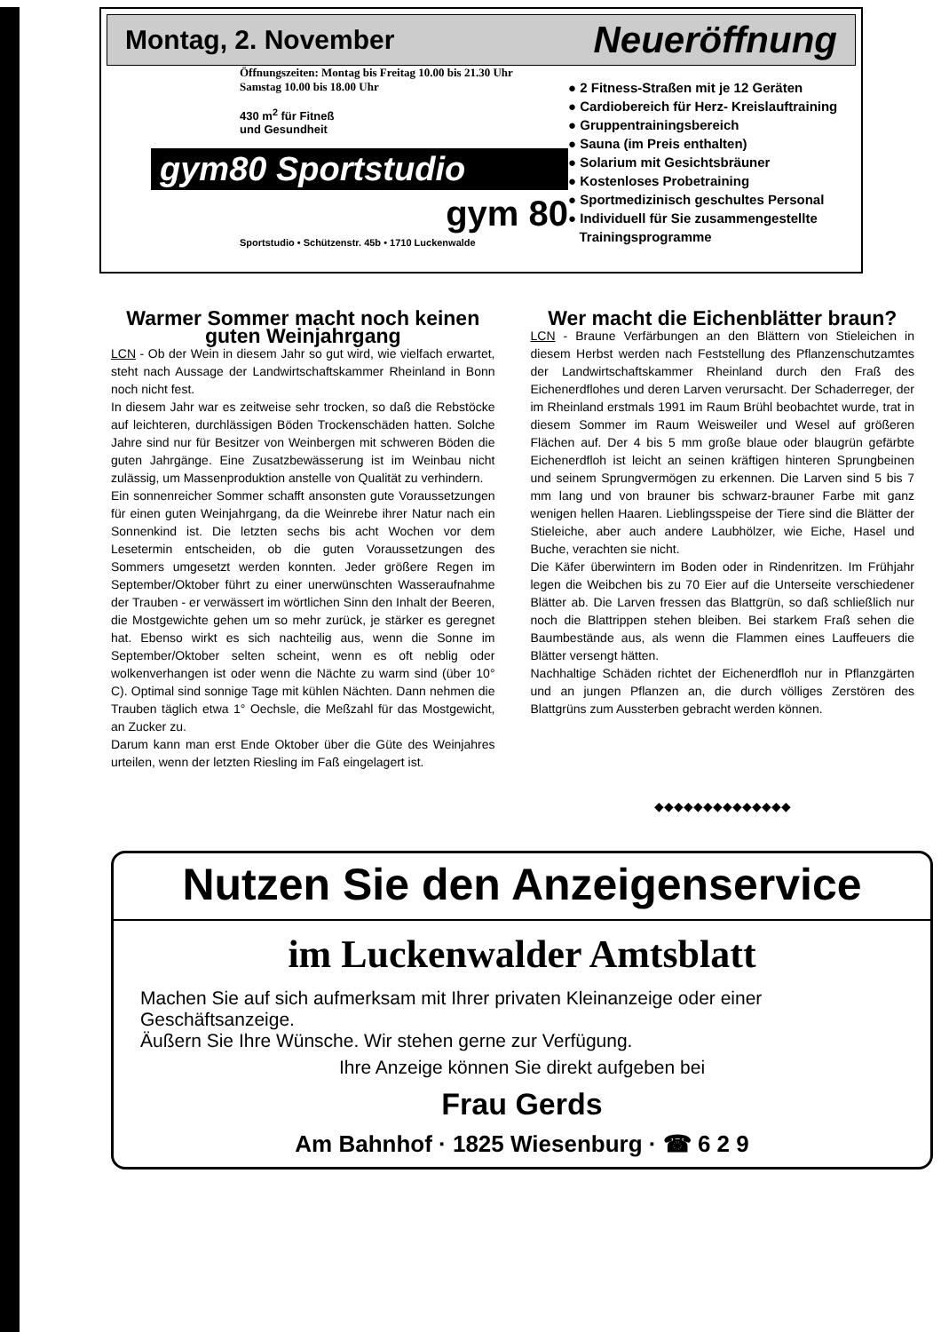Montag, 2. November Neueröffnung
Öffnungszeiten: Montag bis Freitag 10.00 bis 21.30 Uhr
Samstag 10.00 bis 18.00 Uhr
430 m<sup>2</sup> für Fitneß
und Gesundheit
gym80 Sportstudio
gym 80
Sportstudio • Schützenstr. 45b • 1710 Luckenwalde
● 2 Fitness-Straßen mit je 12 Geräten
● Cardiobereich für Herz- Kreislauftraining
● Gruppentrainingsbereich
● Sauna (im Preis enthalten)
● Solarium mit Gesichtsbräuner
● Kostenloses Probetraining
● Sportmedizinisch geschultes Personal
● Individuell für Sie zusammengestellte
Trainingsprogramme
Warmer Sommer macht noch keinen guten Weinjahrgang
LCN - Ob der Wein in diesem Jahr so gut wird, wie vielfach erwartet, steht nach Aussage der Landwirtschaftskammer Rheinland in Bonn noch nicht fest.
In diesem Jahr war es zeitweise sehr trocken, so daß die Rebstöcke auf leichteren, durchlässigen Böden Trockenschäden hatten. Solche Jahre sind nur für Besitzer von Weinbergen mit schweren Böden die guten Jahrgänge. Eine Zusatzbewässerung ist im Weinbau nicht zulässig, um Massenproduktion anstelle von Qualität zu verhindern.
Ein sonnenreicher Sommer schafft ansonsten gute Voraussetzungen für einen guten Weinjahrgang, da die Weinrebe ihrer Natur nach ein Sonnenkind ist. Die letzten sechs bis acht Wochen vor dem Lesetermin entscheiden, ob die guten Voraussetzungen des Sommers umgesetzt werden konnten. Jeder größere Regen im September/Oktober führt zu einer unerwünschten Wasseraufnahme der Trauben - er verwässert im wörtlichen Sinn den Inhalt der Beeren, die Mostgewichte gehen um so mehr zurück, je stärker es geregnet hat. Ebenso wirkt es sich nachteilig aus, wenn die Sonne im September/Oktober selten scheint, wenn es oft neblig oder wolkenverhangen ist oder wenn die Nächte zu warm sind (über 10° C). Optimal sind sonnige Tage mit kühlen Nächten. Dann nehmen die Trauben täglich etwa 1° Oechsle, die Meßzahl für das Mostgewicht, an Zucker zu.
Darum kann man erst Ende Oktober über die Güte des Weinjahres urteilen, wenn der letzten Riesling im Faß eingelagert ist.
Wer macht die Eichenblätter braun?
LCN - Braune Verfärbungen an den Blättern von Stieleichen in diesem Herbst werden nach Feststellung des Pflanzenschutzamtes der Landwirtschaftskammer Rheinland durch den Fraß des Eichenerdflohes und deren Larven verursacht. Der Schaderreger, der im Rheinland erstmals 1991 im Raum Brühl beobachtet wurde, trat in diesem Sommer im Raum Weisweiler und Wesel auf größeren Flächen auf. Der 4 bis 5 mm große blaue oder blaugrün gefärbte Eichenerdfloh ist leicht an seinen kräftigen hinteren Sprungbeinen und seinem Sprungvermögen zu erkennen. Die Larven sind 5 bis 7 mm lang und von brauner bis schwarz-brauner Farbe mit ganz wenigen hellen Haaren. Lieblingsspeise der Tiere sind die Blätter der Stieleiche, aber auch andere Laubhölzer, wie Eiche, Hasel und Buche, verachten sie nicht.
Die Käfer überwintern im Boden oder in Rindenritzen. Im Frühjahr legen die Weibchen bis zu 70 Eier auf die Unterseite verschiedener Blätter ab. Die Larven fressen das Blattgrün, so daß schließlich nur noch die Blattrippen stehen bleiben. Bei starkem Fraß sehen die Baumbestände aus, als wenn die Flammen eines Lauffeuers die Blätter versengt hätten.
Nachhaltige Schäden richtet der Eichenerdfloh nur in Pflanzgärten und an jungen Pflanzen an, die durch völliges Zerstören des Blattgrüns zum Aussterben gebracht werden können.
◆◆◆◆◆◆◆◆◆◆◆◆◆◆
Nutzen Sie den Anzeigenservice
im Luckenwalder Amtsblatt
Machen Sie auf sich aufmerksam mit Ihrer privaten Kleinanzeige oder einer Geschäftsanzeige.
Äußern Sie Ihre Wünsche. Wir stehen gerne zur Verfügung.
Ihre Anzeige können Sie direkt aufgeben bei
Frau Gerds
Am Bahnhof · 1825 Wiesenburg · ☎ 6 2 9